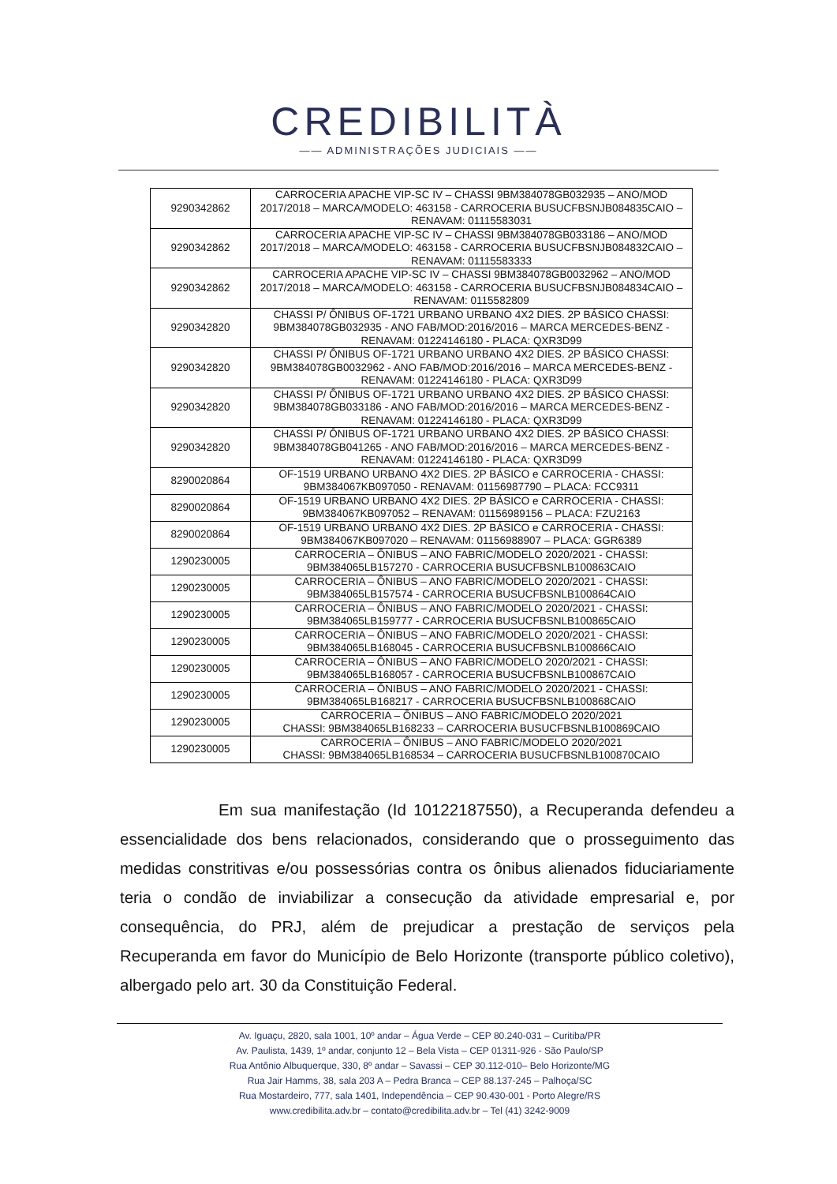CREDIBILITÀ
—— ADMINISTRAÇÕES JUDICIAIS ——
| 9290342862 | CARROCERIA APACHE VIP-SC IV – CHASSI 9BM384078GB032935 – ANO/MOD 2017/2018 – MARCA/MODELO: 463158 - CARROCERIA BUSUCFBSNJB084835CAIO – RENAVAM: 01115583031 |
| 9290342862 | CARROCERIA APACHE VIP-SC IV – CHASSI 9BM384078GB033186 – ANO/MOD 2017/2018 – MARCA/MODELO: 463158 - CARROCERIA BUSUCFBSNJB084832CAIO – RENAVAM: 01115583333 |
| 9290342862 | CARROCERIA APACHE VIP-SC IV – CHASSI 9BM384078GB0032962 – ANO/MOD 2017/2018 – MARCA/MODELO: 463158 - CARROCERIA BUSUCFBSNJB084834CAIO – RENAVAM: 0115582809 |
| 9290342820 | CHASSI P/ ÔNIBUS OF-1721 URBANO URBANO 4X2 DIES. 2P BÁSICO CHASSI: 9BM384078GB032935 - ANO FAB/MOD:2016/2016 – MARCA MERCEDES-BENZ - RENAVAM: 01224146180 - PLACA: QXR3D99 |
| 9290342820 | CHASSI P/ ÔNIBUS OF-1721 URBANO URBANO 4X2 DIES. 2P BÁSICO CHASSI: 9BM384078GB0032962 - ANO FAB/MOD:2016/2016 – MARCA MERCEDES-BENZ - RENAVAM: 01224146180 - PLACA: QXR3D99 |
| 9290342820 | CHASSI P/ ÔNIBUS OF-1721 URBANO URBANO 4X2 DIES. 2P BÁSICO CHASSI: 9BM384078GB033186 - ANO FAB/MOD:2016/2016 – MARCA MERCEDES-BENZ - RENAVAM: 01224146180 - PLACA: QXR3D99 |
| 9290342820 | CHASSI P/ ÔNIBUS OF-1721 URBANO URBANO 4X2 DIES. 2P BÁSICO CHASSI: 9BM384078GB041265 - ANO FAB/MOD:2016/2016 – MARCA MERCEDES-BENZ - RENAVAM: 01224146180 - PLACA: QXR3D99 |
| 8290020864 | OF-1519 URBANO URBANO 4X2 DIES. 2P BÁSICO e CARROCERIA - CHASSI: 9BM384067KB097050 - RENAVAM: 01156987790 – PLACA: FCC9311 |
| 8290020864 | OF-1519 URBANO URBANO 4X2 DIES. 2P BÁSICO e CARROCERIA - CHASSI: 9BM384067KB097052 – RENAVAM: 01156989156 – PLACA: FZU2163 |
| 8290020864 | OF-1519 URBANO URBANO 4X2 DIES. 2P BÁSICO e CARROCERIA - CHASSI: 9BM384067KB097020 – RENAVAM: 01156988907 – PLACA: GGR6389 |
| 1290230005 | CARROCERIA – ÔNIBUS – ANO FABRIC/MODELO 2020/2021 - CHASSI: 9BM384065LB157270 - CARROCERIA BUSUCFBSNLB100863CAIO |
| 1290230005 | CARROCERIA – ÔNIBUS – ANO FABRIC/MODELO 2020/2021 - CHASSI: 9BM384065LB157574 - CARROCERIA BUSUCFBSNLB100864CAIO |
| 1290230005 | CARROCERIA – ÔNIBUS – ANO FABRIC/MODELO 2020/2021 - CHASSI: 9BM384065LB159777 - CARROCERIA BUSUCFBSNLB100865CAIO |
| 1290230005 | CARROCERIA – ÔNIBUS – ANO FABRIC/MODELO 2020/2021 - CHASSI: 9BM384065LB168045 - CARROCERIA BUSUCFBSNLB100866CAIO |
| 1290230005 | CARROCERIA – ÔNIBUS – ANO FABRIC/MODELO 2020/2021 - CHASSI: 9BM384065LB168057 - CARROCERIA BUSUCFBSNLB100867CAIO |
| 1290230005 | CARROCERIA – ÔNIBUS – ANO FABRIC/MODELO 2020/2021 - CHASSI: 9BM384065LB168217 - CARROCERIA BUSUCFBSNLB100868CAIO |
| 1290230005 | CARROCERIA – ÔNIBUS – ANO FABRIC/MODELO 2020/2021 CHASSI: 9BM384065LB168233 – CARROCERIA BUSUCFBSNLB100869CAIO |
| 1290230005 | CARROCERIA – ÔNIBUS – ANO FABRIC/MODELO 2020/2021 CHASSI: 9BM384065LB168534 – CARROCERIA BUSUCFBSNLB100870CAIO |
Em sua manifestação (Id 10122187550), a Recuperanda defendeu a essencialidade dos bens relacionados, considerando que o prosseguimento das medidas constritivas e/ou possessórias contra os ônibus alienados fiduciariamente teria o condão de inviabilizar a consecução da atividade empresarial e, por consequência, do PRJ, além de prejudicar a prestação de serviços pela Recuperanda em favor do Município de Belo Horizonte (transporte público coletivo), albergado pelo art. 30 da Constituição Federal.
Av. Iguaçu, 2820, sala 1001, 10º andar – Água Verde – CEP 80.240-031 – Curitiba/PR
Av. Paulista, 1439, 1º andar, conjunto 12 – Bela Vista – CEP 01311-926 - São Paulo/SP
Rua Antônio Albuquerque, 330, 8º andar – Savassi – CEP 30.112-010– Belo Horizonte/MG
Rua Jair Hamms, 38, sala 203 A – Pedra Branca – CEP 88.137-245 – Palhoça/SC
Rua Mostardeiro, 777, sala 1401, Independência – CEP 90.430-001 - Porto Alegre/RS
www.credibilita.adv.br – contato@credibilita.adv.br – Tel (41) 3242-9009